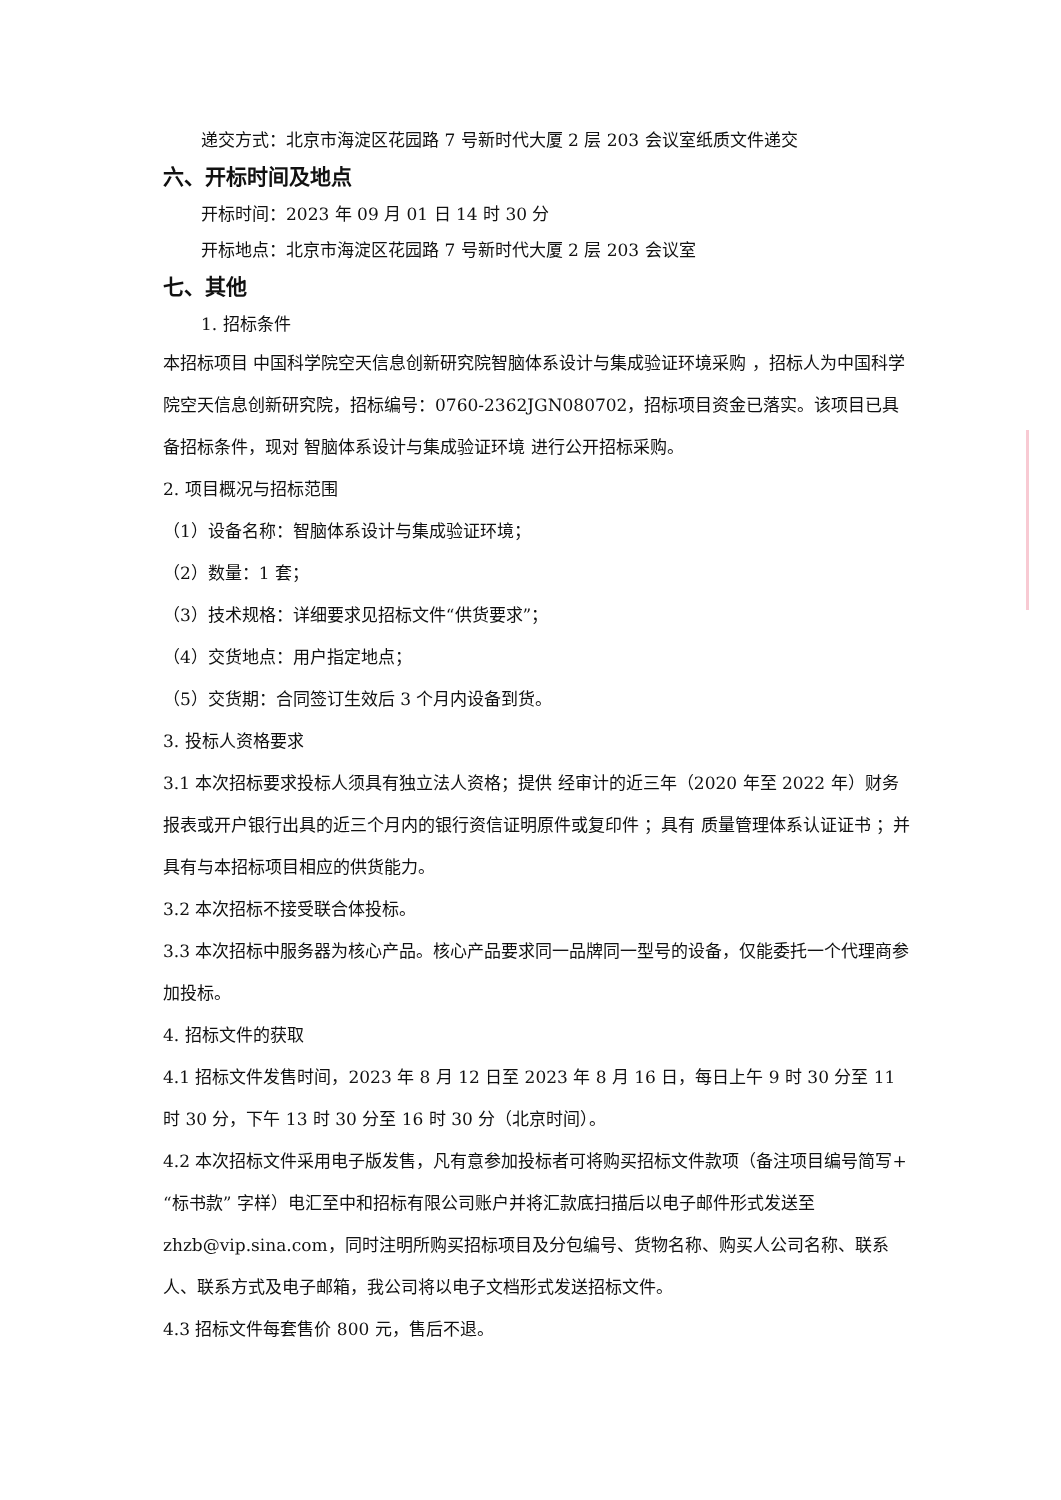递交方式：北京市海淀区花园路 7 号新时代大厦 2 层 203 会议室纸质文件递交
六、开标时间及地点
开标时间：2023 年 09 月 01 日 14 时 30 分
开标地点：北京市海淀区花园路 7 号新时代大厦 2 层 203 会议室
七、其他
1. 招标条件
本招标项目 中国科学院空天信息创新研究院智脑体系设计与集成验证环境采购 ，招标人为中国科学院空天信息创新研究院，招标编号：0760-2362JGN080702，招标项目资金已落实。该项目已具备招标条件，现对 智脑体系设计与集成验证环境 进行公开招标采购。
2. 项目概况与招标范围
（1）设备名称：智脑体系设计与集成验证环境；
（2）数量：1 套；
（3）技术规格：详细要求见招标文件“供货要求”；
（4）交货地点：用户指定地点；
（5）交货期：合同签订生效后 3 个月内设备到货。
3. 投标人资格要求
3.1 本次招标要求投标人须具有独立法人资格；提供 经审计的近三年（2020 年至 2022 年）财务报表或开户银行出具的近三个月内的银行资信证明原件或复印件 ；具有 质量管理体系认证证书 ；并具有与本招标项目相应的供货能力。
3.2 本次招标不接受联合体投标。
3.3 本次招标中服务器为核心产品。核心产品要求同一品牌同一型号的设备，仅能委托一个代理商参加投标。
4. 招标文件的获取
4.1 招标文件发售时间，2023 年 8 月 12 日至 2023 年 8 月 16 日，每日上午 9 时 30 分至 11 时 30 分，下午 13 时 30 分至 16 时 30 分（北京时间）。
4.2 本次招标文件采用电子版发售，凡有意参加投标者可将购买招标文件款项（备注项目编号简写+“标书款” 字样）电汇至中和招标有限公司账户并将汇款底扫描后以电子邮件形式发送至 zhzb@vip.sina.com，同时注明所购买招标项目及分包编号、货物名称、购买人公司名称、联系人、联系方式及电子邮箱，我公司将以电子文档形式发送招标文件。
4.3 招标文件每套售价 800 元，售后不退。